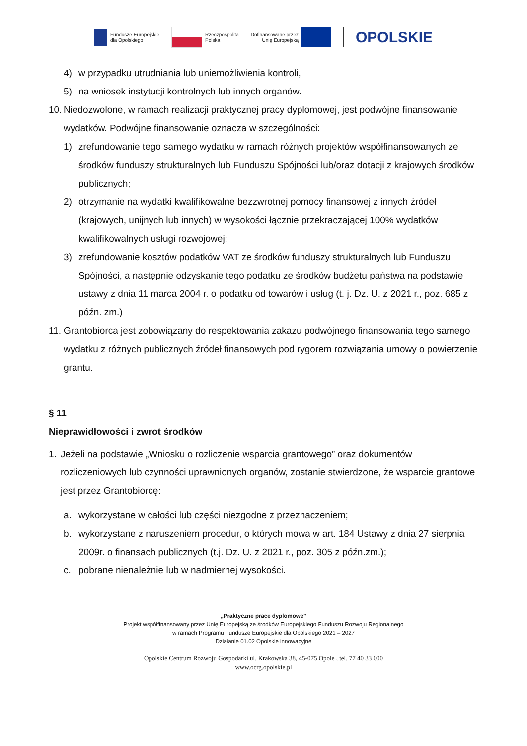Fundusze Europejskie
dla Opolskiego
Rzeczpospolita
Polska
Dofinansowane przez
Unię Europejską
OPOLSKIE
4) w przypadku utrudniania lub uniemożliwienia kontroli,
5) na wniosek instytucji kontrolnych lub innych organów.
10. Niedozwolone, w ramach realizacji praktycznej pracy dyplomowej, jest podwójne finansowanie wydatków. Podwójne finansowanie oznacza w szczególności:
1) zrefundowanie tego samego wydatku w ramach różnych projektów współfinansowanych ze środków funduszy strukturalnych lub Funduszu Spójności lub/oraz dotacji z krajowych środków publicznych;
2) otrzymanie na wydatki kwalifikowalne bezzwrotnej pomocy finansowej z innych źródeł (krajowych, unijnych lub innych) w wysokości łącznie przekraczającej 100% wydatków kwalifikowalnych usługi rozwojowej;
3) zrefundowanie kosztów podatków VAT ze środków funduszy strukturalnych lub Funduszu Spójności, a następnie odzyskanie tego podatku ze środków budżetu państwa na podstawie ustawy z dnia 11 marca 2004 r. o podatku od towarów i usług (t. j. Dz. U. z 2021 r., poz. 685 z późn. zm.)
11. Grantobiorca jest zobowiązany do respektowania zakazu podwójnego finansowania tego samego wydatku z różnych publicznych źródeł finansowych pod rygorem rozwiązania umowy o powierzenie grantu.
§ 11
Nieprawidłowości i zwrot środków
1. Jeżeli na podstawie „Wniosku o rozliczenie wsparcia grantowego” oraz dokumentów rozliczeniowych lub czynności uprawnionych organów, zostanie stwierdzone, że wsparcie grantowe jest przez Grantobiorcę:
a. wykorzystane w całości lub części niezgodne z przeznaczeniem;
b. wykorzystane z naruszeniem procedur, o których mowa w art. 184 Ustawy z dnia 27 sierpnia 2009r. o finansach publicznych (t.j. Dz. U. z 2021 r., poz. 305 z późn.zm.);
c. pobrane nienależnie lub w nadmiernej wysokości.
„Praktyczne prace dyplomowe”
Projekt współfinansowany przez Unię Europejską ze środków Europejskiego Funduszu Rozwoju Regionalnego
w ramach Programu Fundusze Europejskie dla Opolskiego 2021 – 2027
Działanie 01.02 Opolskie innowacyjne
Opolskie Centrum Rozwoju Gospodarki ul. Krakowska 38, 45-075 Opole , tel. 77 40 33 600
www.ocrg.opolskie.pl